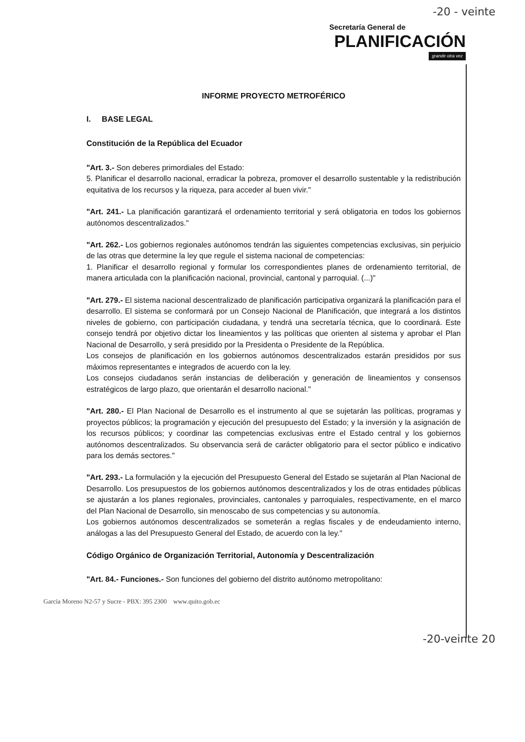-20 - veinte
Secretaría General de
PLANIFICACIÓN
grande otra vez
INFORME PROYECTO METROFÉRICO
I. BASE LEGAL
Constitución de la República del Ecuador
"Art. 3.- Son deberes primordiales del Estado:
5. Planificar el desarrollo nacional, erradicar la pobreza, promover el desarrollo sustentable y la redistribución equitativa de los recursos y la riqueza, para acceder al buen vivir."
"Art. 241.- La planificación garantizará el ordenamiento territorial y será obligatoria en todos los gobiernos autónomos descentralizados."
"Art. 262.- Los gobiernos regionales autónomos tendrán las siguientes competencias exclusivas, sin perjuicio de las otras que determine la ley que regule el sistema nacional de competencias:
1. Planificar el desarrollo regional y formular los correspondientes planes de ordenamiento territorial, de manera articulada con la planificación nacional, provincial, cantonal y parroquial. (...)"
"Art. 279.- El sistema nacional descentralizado de planificación participativa organizará la planificación para el desarrollo. El sistema se conformará por un Consejo Nacional de Planificación, que integrará a los distintos niveles de gobierno, con participación ciudadana, y tendrá una secretaría técnica, que lo coordinará. Este consejo tendrá por objetivo dictar los lineamientos y las políticas que orienten al sistema y aprobar el Plan Nacional de Desarrollo, y será presidido por la Presidenta o Presidente de la República.
Los consejos de planificación en los gobiernos autónomos descentralizados estarán presididos por sus máximos representantes e integrados de acuerdo con la ley.
Los consejos ciudadanos serán instancias de deliberación y generación de lineamientos y consensos estratégicos de largo plazo, que orientarán el desarrollo nacional."
"Art. 280.- El Plan Nacional de Desarrollo es el instrumento al que se sujetarán las políticas, programas y proyectos públicos; la programación y ejecución del presupuesto del Estado; y la inversión y la asignación de los recursos públicos; y coordinar las competencias exclusivas entre el Estado central y los gobiernos autónomos descentralizados. Su observancia será de carácter obligatorio para el sector público e indicativo para los demás sectores."
"Art. 293.- La formulación y la ejecución del Presupuesto General del Estado se sujetarán al Plan Nacional de Desarrollo. Los presupuestos de los gobiernos autónomos descentralizados y los de otras entidades públicas se ajustarán a los planes regionales, provinciales, cantonales y parroquiales, respectivamente, en el marco del Plan Nacional de Desarrollo, sin menoscabo de sus competencias y su autonomía.
Los gobiernos autónomos descentralizados se someterán a reglas fiscales y de endeudamiento interno, análogas a las del Presupuesto General del Estado, de acuerdo con la ley."
Código Orgánico de Organización Territorial, Autonomía y Descentralización
"Art. 84.- Funciones.- Son funciones del gobierno del distrito autónomo metropolitano:
García Moreno N2-57 y Sucre - PBX: 395 2300 www.quito.gob.ec
-20-veinte 20